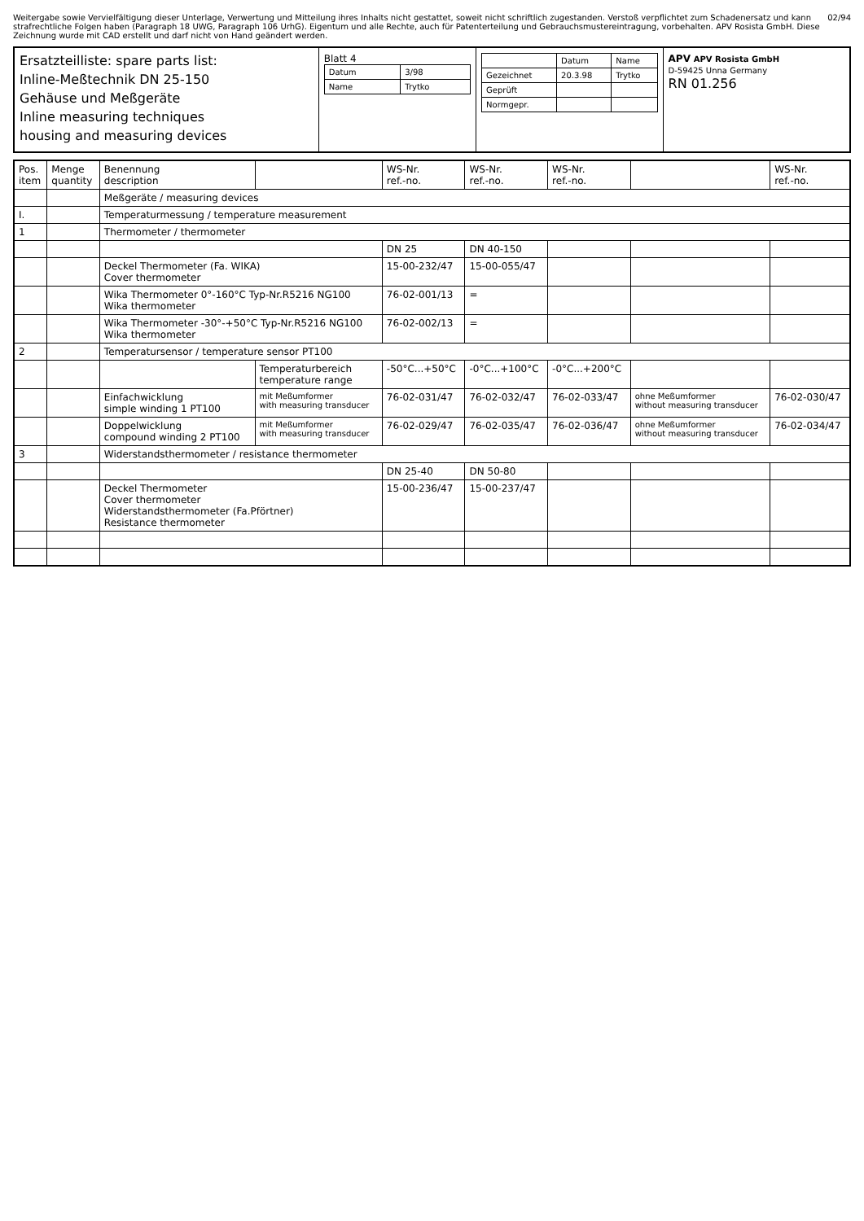Weitergabe sowie Vervielfältigung dieser Unterlage, Verwertung und Mitteilung ihres Inhalts nicht gestattet, soweit nicht schriftlich zugestanden. Verstoß verpflichtet zum Schadenersatz und kann strafrechtliche Folgen haben (Paragraph 18 UWG, Paragraph 106 UrhG). Eigentum und alle Rechte, auch für Patenterteilung und Gebrauchsmustereintragung, vorbehalten. APV Rosista GmbH. Diese Zeichnung wurde mit CAD erstellt und darf nicht von Hand geändert werden.
02/94
Ersatzteilliste: spare parts list:
Inline-Meßtechnik DN 25-150
Gehäuse und Meßgeräte
Inline measuring techniques
housing and measuring devices
Blatt 4
| Datum | 3/98 |
| Name | Trytko |
| | Datum | Name |
| --- | --- | --- |
| Gezeichnet | 20.3.98 | Trytko |
| Geprüft | | |
| Normgepr. | | |
APV APV Rosista GmbH
D-59425 Unna Germany
RN 01.256
| Pos. item | Menge quantity | Benennung description | | WS-Nr. ref.-no. | WS-Nr. ref.-no. | WS-Nr. ref.-no. | | WS-Nr. ref.-no. |
| --- | --- | --- | --- | --- | --- | --- | --- | --- |
| | | Meßgeräte / measuring devices | | | | | | |
| I. | | Temperaturmessung / temperature measurement | | | | | | |
| 1 | | Thermometer / thermometer | | | | | | |
| | | | | DN 25 | DN 40-150 | | | |
| | | Deckel Thermometer (Fa. WIKA) Cover thermometer | | 15-00-232/47 | 15-00-055/47 | | | |
| | | Wika Thermometer 0°-160°C Typ-Nr.R5216 NG100 Wika thermometer | | 76-02-001/13 | = | | | |
| | | Wika Thermometer -30°-+50°C Typ-Nr.R5216 NG100 Wika thermometer | | 76-02-002/13 | = | | | |
| 2 | | Temperatursensor / temperature sensor PT100 | | | | | | |
| | | | Temperaturbereich temperature range | -50°C...+50°C | -0°C...+100°C | -0°C...+200°C | | |
| | | Einfachwicklung simple winding 1 PT100 | mit Meßumformer with measuring transducer | 76-02-031/47 | 76-02-032/47 | 76-02-033/47 | ohne Meßumformer without measuring transducer | 76-02-030/47 |
| | | Doppelwicklung compound winding 2 PT100 | mit Meßumformer with measuring transducer | 76-02-029/47 | 76-02-035/47 | 76-02-036/47 | ohne Meßumformer without measuring transducer | 76-02-034/47 |
| 3 | | Widerstandsthermometer / resistance thermometer | | | | | | |
| | | | | DN 25-40 | DN 50-80 | | | |
| | | Deckel Thermometer Cover thermometer Widerstandsthermometer (Fa.Pförtner) Resistance thermometer | | 15-00-236/47 | 15-00-237/47 | | | |